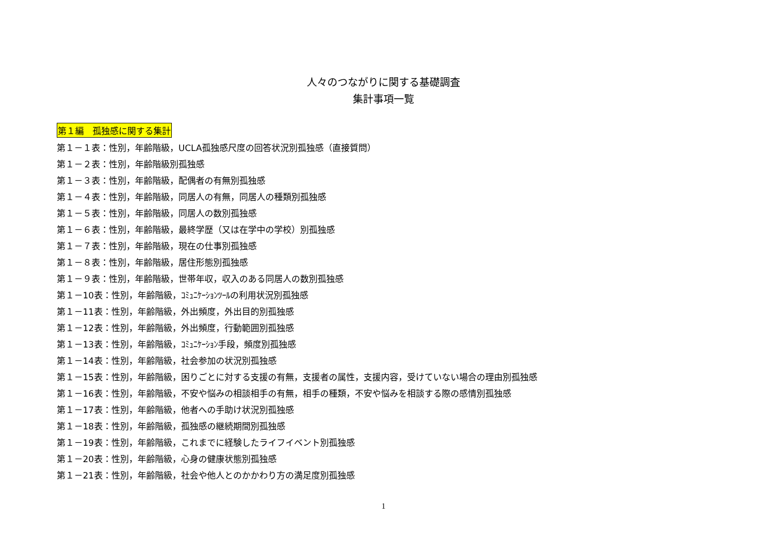人々のつながりに関する基礎調査
集計事項一覧
第１編　孤独感に関する集計
第１－１表：性別，年齢階級，UCLA孤独感尺度の回答状況別孤独感（直接質問）
第１－２表：性別，年齢階級別孤独感
第１－３表：性別，年齢階級，配偶者の有無別孤独感
第１－４表：性別，年齢階級，同居人の有無，同居人の種類別孤独感
第１－５表：性別，年齢階級，同居人の数別孤独感
第１－６表：性別，年齢階級，最終学歴（又は在学中の学校）別孤独感
第１－７表：性別，年齢階級，現在の仕事別孤独感
第１－８表：性別，年齢階級，居住形態別孤独感
第１－９表：性別，年齢階級，世帯年収，収入のある同居人の数別孤独感
第１－10表：性別，年齢階級，ｺﾐｭﾆｹｰｼｮﾝﾂｰﾙの利用状況別孤独感
第１－11表：性別，年齢階級，外出頻度，外出目的別孤独感
第１－12表：性別，年齢階級，外出頻度，行動範囲別孤独感
第１－13表：性別，年齢階級，ｺﾐｭﾆｹｰｼｮﾝ手段，頻度別孤独感
第１－14表：性別，年齢階級，社会参加の状況別孤独感
第１－15表：性別，年齢階級，困りごとに対する支援の有無，支援者の属性，支援内容，受けていない場合の理由別孤独感
第１－16表：性別，年齢階級，不安や悩みの相談相手の有無，相手の種類，不安や悩みを相談する際の感情別孤独感
第１－17表：性別，年齢階級，他者への手助け状況別孤独感
第１－18表：性別，年齢階級，孤独感の継続期間別孤独感
第１－19表：性別，年齢階級，これまでに経験したライフイベント別孤独感
第１－20表：性別，年齢階級，心身の健康状態別孤独感
第１－21表：性別，年齢階級，社会や他人とのかかわり方の満足度別孤独感
1